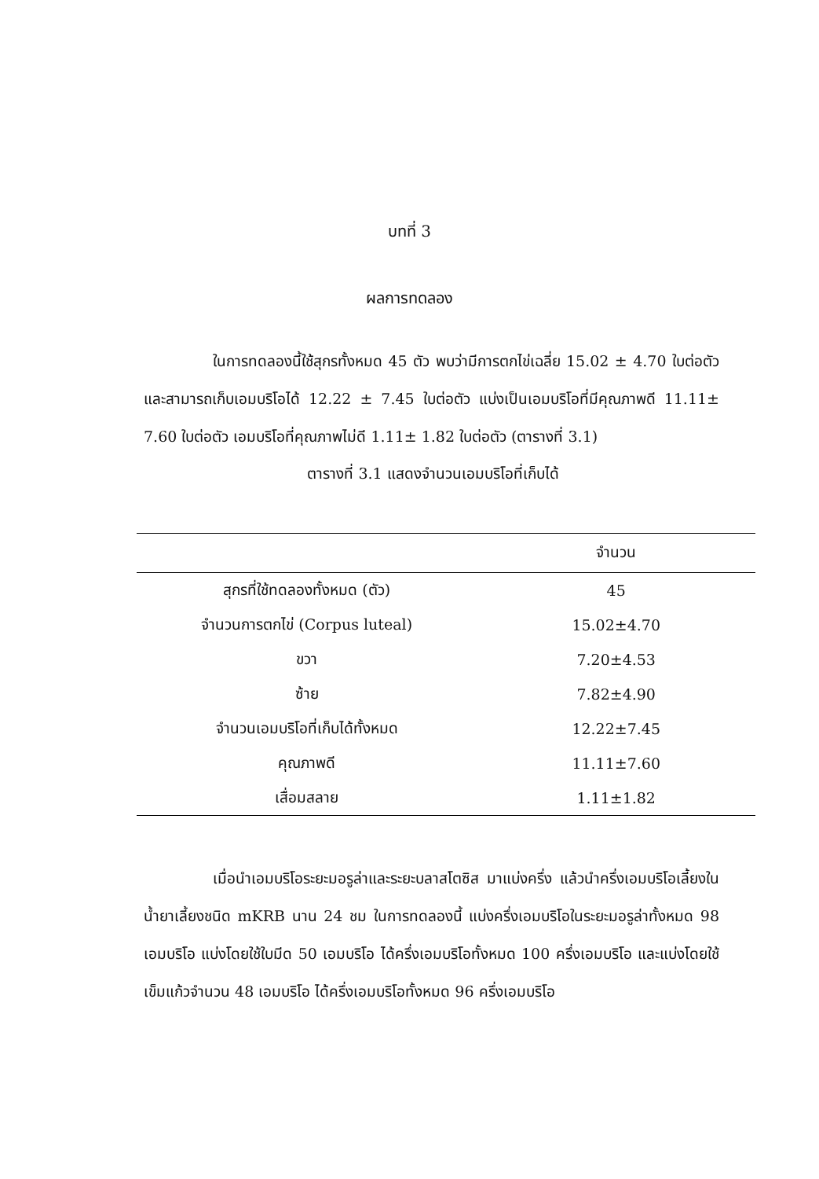บทที่ 3
ผลการทดลอง
ในการทดลองนี้ใช้สุกรทั้งหมด 45 ตัว พบว่ามีการตกไข่เฉลี่ย 15.02 ± 4.70 ใบต่อตัว และสามารถเก็บเอมบริโอได้ 12.22 ± 7.45 ใบต่อตัว แบ่งเป็นเอมบริโอที่มีคุณภาพดี 11.11± 7.60 ใบต่อตัว เอมบริโอที่คุณภาพไม่ดี 1.11± 1.82 ใบต่อตัว (ตารางที่ 3.1)
ตารางที่ 3.1 แสดงจำนวนเอมบริโอที่เก็บได้
| | จำนวน |
| --- | --- |
| สุกรที่ใช้ทดลองทั้งหมด (ตัว) | 45 |
| จำนวนการตกไข่ (Corpus luteal) | 15.02±4.70 |
| ขวา | 7.20±4.53 |
| ซ้าย | 7.82±4.90 |
| จำนวนเอมบริโอที่เก็บได้ทั้งหมด | 12.22±7.45 |
| คุณภาพดี | 11.11±7.60 |
| เสื่อมสลาย | 1.11±1.82 |
เมื่อนำเอมบริโอระยะมอรูล่าและระยะบลาสโตซิส มาแบ่งครึ่ง แล้วนำครึ่งเอมบริโอเลี้ยงในน้ำยาเลี้ยงชนิด mKRB นาน 24 ชม ในการทดลองนี้ แบ่งครึ่งเอมบริโอในระยะมอรูล่าทั้งหมด 98 เอมบริโอ แบ่งโดยใช้ใบมีด 50 เอมบริโอ ได้ครึ่งเอมบริโอทั้งหมด 100 ครึ่งเอมบริโอ และแบ่งโดยใช้เข็มแก้วจำนวน 48 เอมบริโอ ได้ครึ่งเอมบริโอทั้งหมด 96 ครึ่งเอมบริโอ